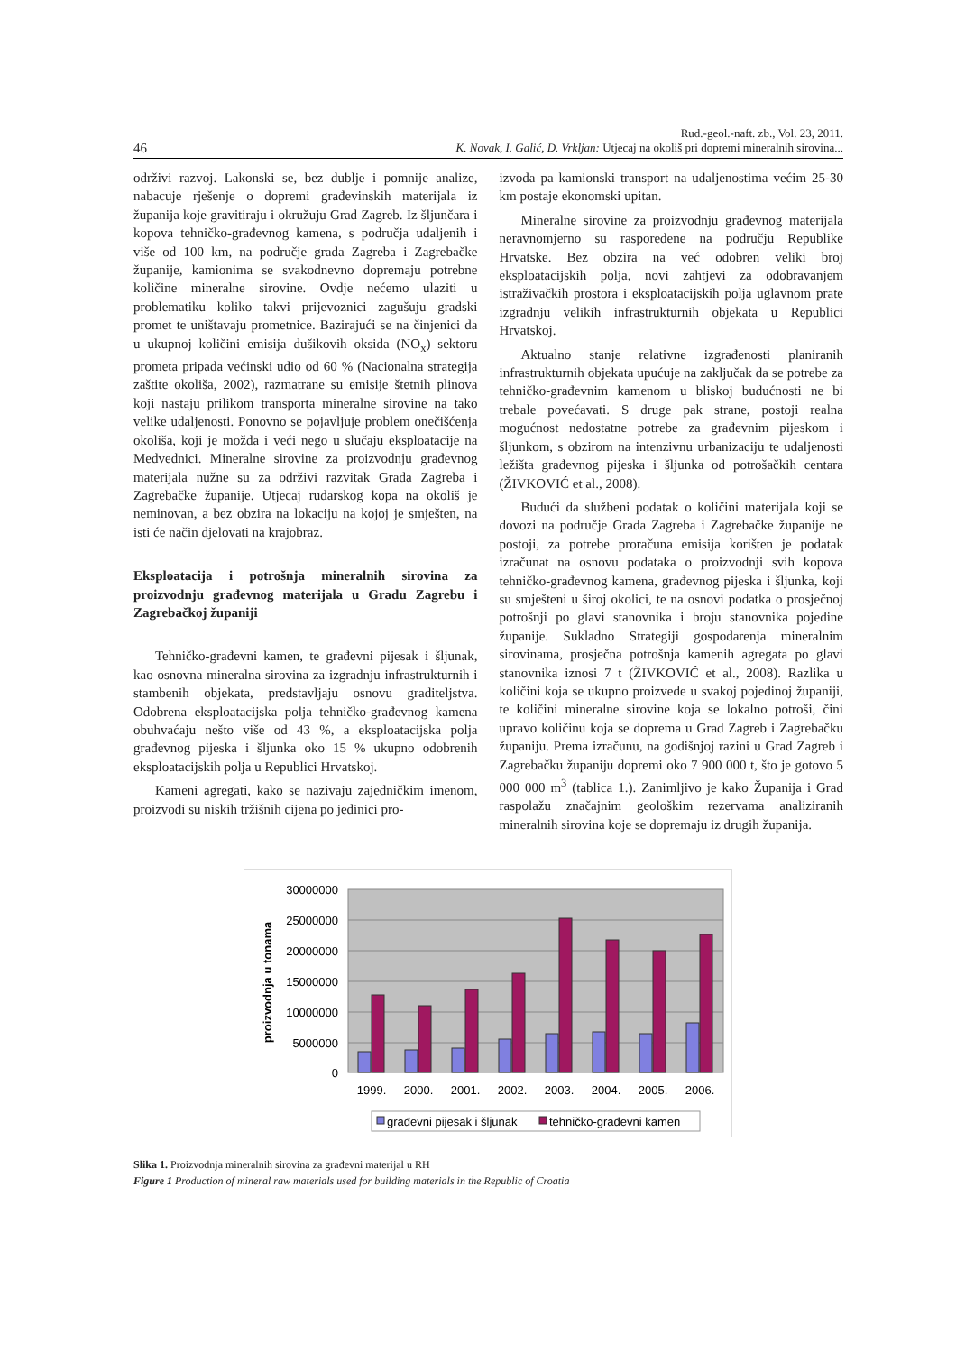Rud.-geol.-naft. zb., Vol. 23, 2011.
46 K. Novak, I. Galić, D. Vrkljan: Utjecaj na okoliš pri dopremi mineralnih sirovina...
održivi razvoj. Lakonski se, bez dublje i pomnije analize, nabacuje rješenje o dopremi građevinskih materijala iz županija koje gravitiraju i okružuju Grad Zagreb. Iz šljunčara i kopova tehničko-građevnog kamena, s područja udaljenih i više od 100 km, na područje grada Zagreba i Zagrebačke županije, kamionima se svakodnevno dopremaju potrebne količine mineralne sirovine. Ovdje nećemo ulaziti u problematiku koliko takvi prijevoznici zagušuju gradski promet te uništavaju prometnice. Bazirajući se na činjenici da u ukupnoj količini emisija dušikovih oksida (NO<sub>x</sub>) sektoru prometa pripada većinski udio od 60 % (Nacionalna strategija zaštite okoliša, 2002), razmatrane su emisije štetnih plinova koji nastaju prilikom transporta mineralne sirovine na tako velike udaljenosti. Ponovno se pojavljuje problem onečišćenja okoliša, koji je možda i veći nego u slučaju eksploatacije na Medvednici. Mineralne sirovine za proizvodnju građevnog materijala nužne su za održivi razvitak Grada Zagreba i Zagrebačke županije. Utjecaj rudarskog kopa na okoliš je neminovan, a bez obzira na lokaciju na kojoj je smješten, na isti će način djelovati na krajobraz.
Eksploatacija i potrošnja mineralnih sirovina za proizvodnju građevnog materijala u Gradu Zagrebu i Zagrebačkoj županiji
Tehničko-građevni kamen, te građevni pijesak i šljunak, kao osnovna mineralna sirovina za izgradnju infrastrukturnih i stambenih objekata, predstavljaju osnovu graditeljstva. Odobrena eksploatacijska polja tehničko-građevnog kamena obuhvaćaju nešto više od 43 %, a eksploatacijska polja građevnog pijeska i šljunka oko 15 % ukupno odobrenih eksploatacijskih polja u Republici Hrvatskoj.
Kameni agregati, kako se nazivaju zajedničkim imenom, proizvodi su niskih tržišnih cijena po jedinici pro-
izvoda pa kamionski transport na udaljenostima većim 25-30 km postaje ekonomski upitan.
Mineralne sirovine za proizvodnju građevnog materijala neravnomjerno su raspoređene na području Republike Hrvatske. Bez obzira na već odobren veliki broj eksploatacijskih polja, novi zahtjevi za odobravanjem istraživačkih prostora i eksploatacijskih polja uglavnom prate izgradnju velikih infrastrukturnih objekata u Republici Hrvatskoj.
Aktualno stanje relativne izgrađenosti planiranih infrastrukturnih objekata upućuje na zaključak da se potrebe za tehničko-građevnim kamenom u bliskoj budućnosti ne bi trebale povećavati. S druge pak strane, postoji realna mogućnost nedostatne potrebe za građevnim pijeskom i šljunkom, s obzirom na intenzivnu urbanizaciju te udaljenosti ležišta građevnog pijeska i šljunka od potrošačkih centara (ŽIVKOVIĆ et al., 2008).
Budući da službeni podatak o količini materijala koji se dovozi na područje Grada Zagreba i Zagrebačke županije ne postoji, za potrebe proračuna emisija korišten je podatak izračunat na osnovu podataka o proizvodnji svih kopova tehničko-građevnog kamena, građevnog pijeska i šljunka, koji su smješteni u široj okolici, te na osnovi podatka o prosječnoj potrošnji po glavi stanovnika i broju stanovnika pojedine županije. Sukladno Strategiji gospodarenja mineralnim sirovinama, prosječna potrošnja kamenih agregata po glavi stanovnika iznosi 7 t (ŽIVKOVIĆ et al., 2008). Razlika u količini koja se ukupno proizvede u svakoj pojedinoj županiji, te količini mineralne sirovine koja se lokalno potroši, čini upravo količinu koja se doprema u Grad Zagreb i Zagrebačku županiju. Prema izračunu, na godišnjoj razini u Grad Zagreb i Zagrebačku županiju dopremi oko 7 900 000 t, što je gotovo 5 000 000 m<sup>3</sup> (tablica 1.). Zanimljivo je kako Županija i Grad raspolažu značajnim geološkim rezervama analiziranih mineralnih sirovina koje se dopremaju iz drugih županija.
30000000
25000000
20000000
15000000
10000000
5000000
0
proizvodnja u tonama
1999.
2000.
2001.
2002.
2003.
2004.
2005.
2006.
građevni pijesak i šljunak
tehničko-građevni kamen
Slika 1. Proizvodnja mineralnih sirovina za građevni materijal u RH
Figure 1 Production of mineral raw materials used for building materials in the Republic of Croatia